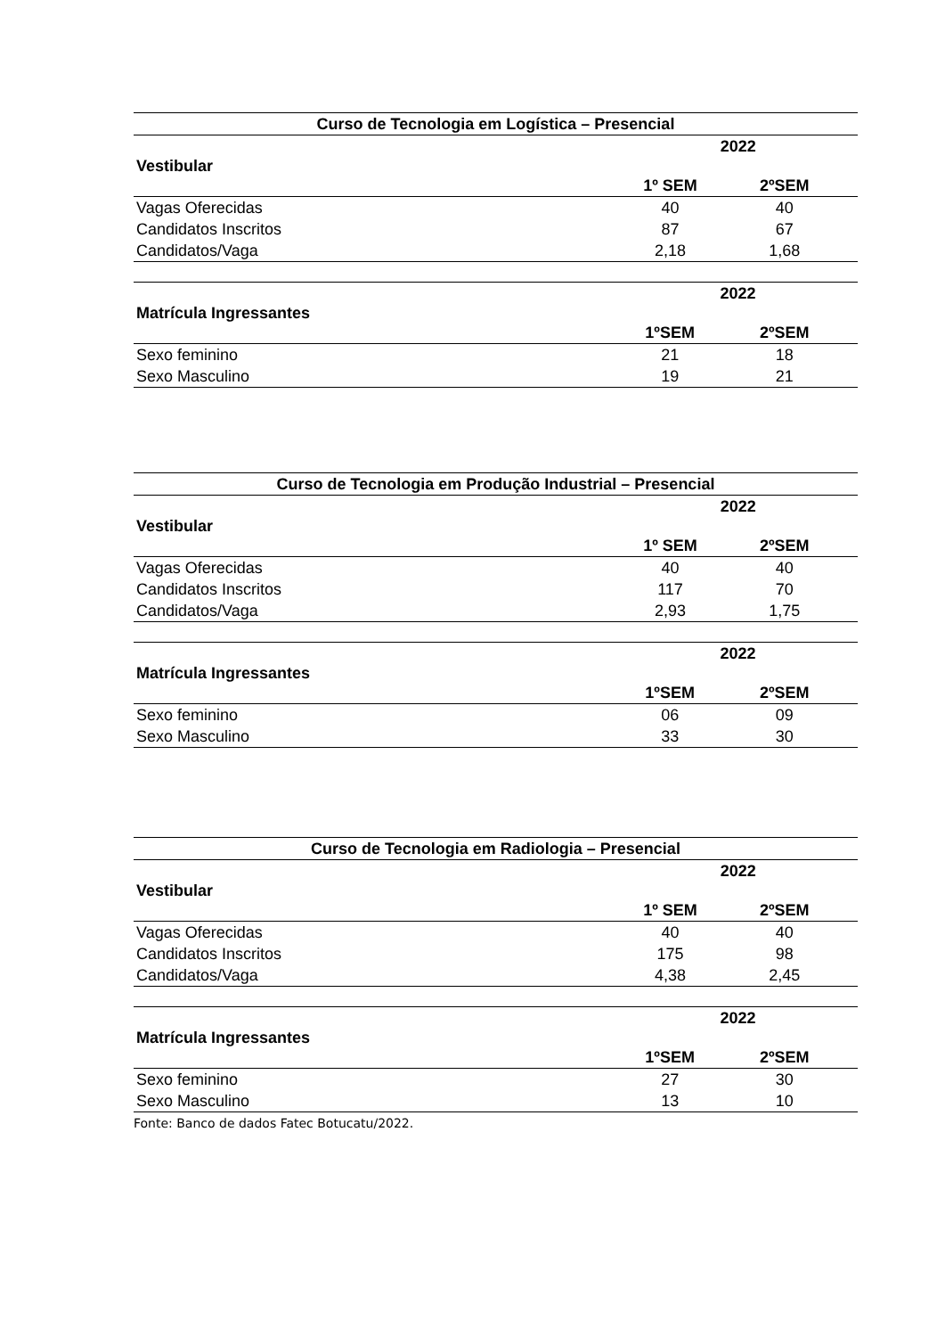| Curso de Tecnologia em Logística – Presencial | | | |
| --- | --- | --- | --- |
| Vestibular | 2022 | | |
| | 1º SEM | 2ºSEM | |
| Vagas Oferecidas | 40 | 40 | |
| Candidatos Inscritos | 87 | 67 | |
| Candidatos/Vaga | 2,18 | 1,68 | |
| Matrícula Ingressantes | 2022 | | |
| --- | --- | --- | --- |
| | 1ºSEM | 2ºSEM | |
| Sexo feminino | 21 | 18 | |
| Sexo Masculino | 19 | 21 | |
| Curso de Tecnologia em Produção Industrial – Presencial | | | |
| --- | --- | --- | --- |
| Vestibular | 2022 | | |
| | 1º SEM | 2ºSEM | |
| Vagas Oferecidas | 40 | 40 | |
| Candidatos Inscritos | 117 | 70 | |
| Candidatos/Vaga | 2,93 | 1,75 | |
| Matrícula Ingressantes | 2022 | | |
| --- | --- | --- | --- |
| | 1ºSEM | 2ºSEM | |
| Sexo feminino | 06 | 09 | |
| Sexo Masculino | 33 | 30 | |
| Curso de Tecnologia em Radiologia – Presencial | | | |
| --- | --- | --- | --- |
| Vestibular | 2022 | | |
| | 1º SEM | 2ºSEM | |
| Vagas Oferecidas | 40 | 40 | |
| Candidatos Inscritos | 175 | 98 | |
| Candidatos/Vaga | 4,38 | 2,45 | |
| Matrícula Ingressantes | 2022 | | |
| --- | --- | --- | --- |
| | 1ºSEM | 2ºSEM | |
| Sexo feminino | 27 | 30 | |
| Sexo Masculino | 13 | 10 | |
Fonte: Banco de dados Fatec Botucatu/2022.